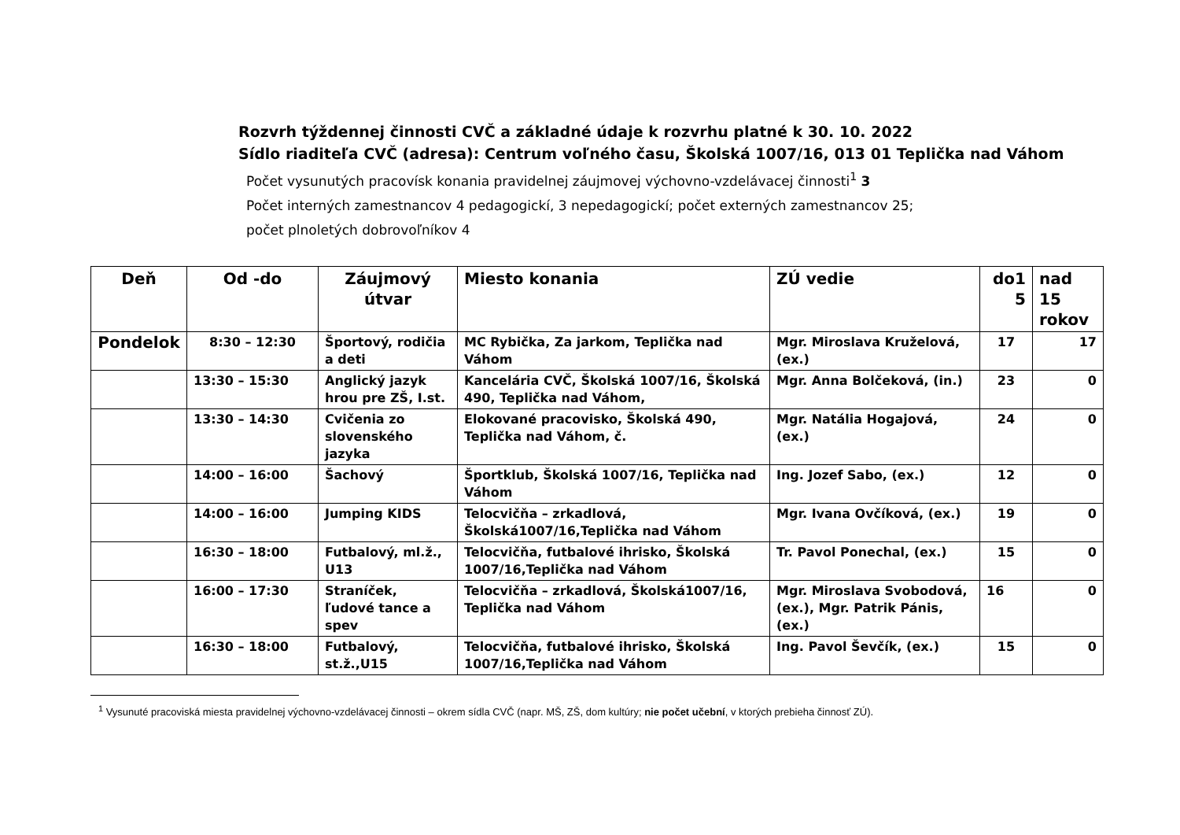Rozvrh týždennej činnosti CVČ a základné údaje k rozvrhu platné k 30. 10. 2022
Sídlo riaditeľa CVČ (adresa): Centrum voľného času, Školská 1007/16, 013 01 Teplička nad Váhom
Počet vysunutých pracovísk konania pravidelnej záujmovej výchovno-vzdelávacej činnosti<sup>1</sup> 3
Počet interných zamestnancov 4 pedagogickí, 3 nepedagogickí; počet externých zamestnancov 25;
počet plnoletých dobrovoľníkov 4
| Deň | Od -do | Záujmový útvar | Miesto konania | ZÚ vedie | do1 5 | nad 15 rokov |
| --- | --- | --- | --- | --- | --- | --- |
| Pondelok | 8:30 – 12:30 | Športový, rodičia a deti | MC Rybička, Za jarkom, Teplička nad Váhom | Mgr. Miroslava Kruželová, (ex.) | 17 | 17 |
| | 13:30 – 15:30 | Anglický jazyk hrou pre ZŠ, I.st. | Kancelária CVČ, Školská 1007/16, Školská 490, Teplička nad Váhom, | Mgr. Anna Bolčeková, (in.) | 23 | 0 |
| | 13:30 – 14:30 | Cvičenia zo slovenského jazyka | Elokované pracovisko, Školská 490, Teplička nad Váhom, č. | Mgr. Natália Hogajová, (ex.) | 24 | 0 |
| | 14:00 – 16:00 | Šachový | Športklub, Školská 1007/16, Teplička nad Váhom | Ing. Jozef Sabo, (ex.) | 12 | 0 |
| | 14:00 – 16:00 | Jumping KIDS | Telocvičňa – zrkadlová, Školská1007/16,Teplička nad Váhom | Mgr. Ivana Ovčíková, (ex.) | 19 | 0 |
| | 16:30 – 18:00 | Futbalový, ml.ž., U13 | Telocvičňa, futbalové ihrisko, Školská 1007/16,Teplička nad Váhom | Tr. Pavol Ponechal, (ex.) | 15 | 0 |
| | 16:00 – 17:30 | Straníček, ľudové tance a spev | Telocvičňa – zrkadlová, Školská1007/16, Teplička nad Váhom | Mgr. Miroslava Svobodová, (ex.), Mgr. Patrik Pánis, (ex.) | 16 | 0 |
| | 16:30 – 18:00 | Futbalový, st.ž.,U15 | Telocvičňa, futbalové ihrisko, Školská 1007/16,Teplička nad Váhom | Ing. Pavol Ševčík, (ex.) | 15 | 0 |
<sup>1</sup> Vysunuté pracoviská miesta pravidelnej výchovno-vzdelávacej činnosti – okrem sídla CVČ (napr. MŠ, ZŠ, dom kultúry; nie počet učební, v ktorých prebieha činnosť ZÚ).